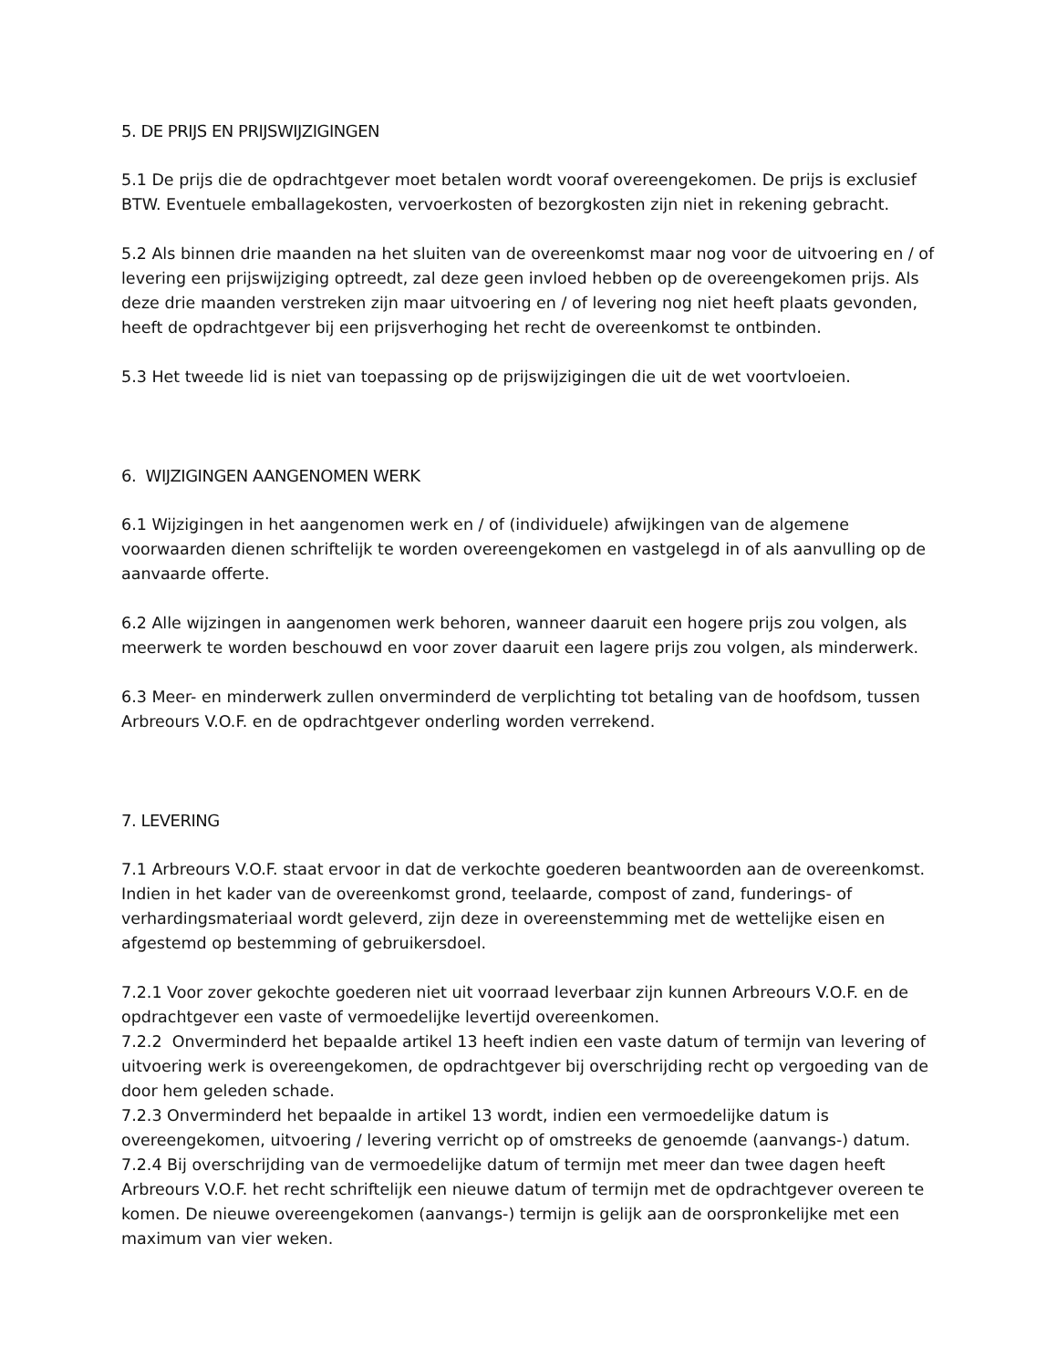5. DE PRIJS EN PRIJSWIJZIGINGEN
5.1 De prijs die de opdrachtgever moet betalen wordt vooraf overeengekomen. De prijs is exclusief BTW. Eventuele emballagekosten, vervoerkosten of bezorgkosten zijn niet in rekening gebracht.
5.2 Als binnen drie maanden na het sluiten van de overeenkomst maar nog voor de uitvoering en / of levering een prijswijziging optreedt, zal deze geen invloed hebben op de overeengekomen prijs. Als deze drie maanden verstreken zijn maar uitvoering en / of levering nog niet heeft plaats gevonden, heeft de opdrachtgever bij een prijsverhoging het recht de overeenkomst te ontbinden.
5.3 Het tweede lid is niet van toepassing op de prijswijzigingen die uit de wet voortvloeien.
6. WIJZIGINGEN AANGENOMEN WERK
6.1 Wijzigingen in het aangenomen werk en / of (individuele) afwijkingen van de algemene voorwaarden dienen schriftelijk te worden overeengekomen en vastgelegd in of als aanvulling op de aanvaarde offerte.
6.2 Alle wijzingen in aangenomen werk behoren, wanneer daaruit een hogere prijs zou volgen, als meerwerk te worden beschouwd en voor zover daaruit een lagere prijs zou volgen, als minderwerk.
6.3 Meer- en minderwerk zullen onverminderd de verplichting tot betaling van de hoofdsom, tussen Arbreours V.O.F. en de opdrachtgever onderling worden verrekend.
7. LEVERING
7.1 Arbreours V.O.F. staat ervoor in dat de verkochte goederen beantwoorden aan de overeenkomst. Indien in het kader van de overeenkomst grond, teelaarde, compost of zand, funderings- of verhardingsmateriaal wordt geleverd, zijn deze in overeenstemming met de wettelijke eisen en afgestemd op bestemming of gebruikersdoel.
7.2.1 Voor zover gekochte goederen niet uit voorraad leverbaar zijn kunnen Arbreours V.O.F. en de opdrachtgever een vaste of vermoedelijke levertijd overeenkomen.
7.2.2 Onverminderd het bepaalde artikel 13 heeft indien een vaste datum of termijn van levering of uitvoering werk is overeengekomen, de opdrachtgever bij overschrijding recht op vergoeding van de door hem geleden schade.
7.2.3 Onverminderd het bepaalde in artikel 13 wordt, indien een vermoedelijke datum is overeengekomen, uitvoering / levering verricht op of omstreeks de genoemde (aanvangs-) datum.
7.2.4 Bij overschrijding van de vermoedelijke datum of termijn met meer dan twee dagen heeft Arbreours V.O.F. het recht schriftelijk een nieuwe datum of termijn met de opdrachtgever overeen te komen. De nieuwe overeengekomen (aanvangs-) termijn is gelijk aan de oorspronkelijke met een maximum van vier weken.